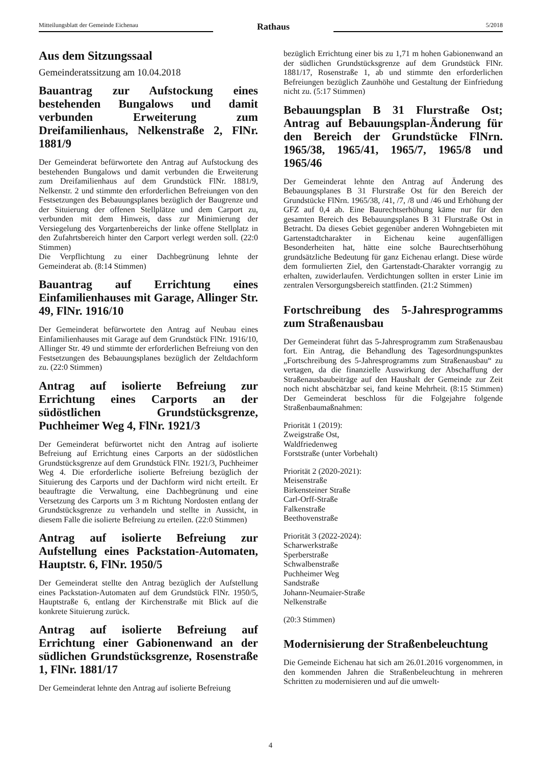Mitteilungsblatt der Gemeinde Eichenau
Rathaus
5/2018
Aus dem Sitzungssaal
Gemeinderatssitzung am 10.04.2018
Bauantrag zur Aufstockung eines bestehenden Bungalows und damit verbunden Erweiterung zum Dreifamilienhaus, Nelkenstraße 2, FlNr. 1881/9
Der Gemeinderat befürwortete den Antrag auf Aufstockung des bestehenden Bungalows und damit verbunden die Erweiterung zum Dreifamilienhaus auf dem Grundstück FlNr. 1881/9, Nelkenstr. 2 und stimmte den erforderlichen Befreiungen von den Festsetzungen des Bebauungsplanes bezüglich der Baugrenze und der Situierung der offenen Stellplätze und dem Carport zu, verbunden mit dem Hinweis, dass zur Minimierung der Versiegelung des Vorgartenbereichs der linke offene Stellplatz in den Zufahrtsbereich hinter den Carport verlegt werden soll. (22:0 Stimmen)
Die Verpflichtung zu einer Dachbegrünung lehnte der Gemeinderat ab. (8:14 Stimmen)
Bauantrag auf Errichtung eines Einfamilienhauses mit Garage, Allinger Str. 49, FlNr. 1916/10
Der Gemeinderat befürwortete den Antrag auf Neubau eines Einfamilienhauses mit Garage auf dem Grundstück FlNr. 1916/10, Allinger Str. 49 und stimmte der erforderlichen Befreiung von den Festsetzungen des Bebauungsplanes bezüglich der Zeltdachform zu. (22:0 Stimmen)
Antrag auf isolierte Befreiung zur Errichtung eines Carports an der südöstlichen Grundstücksgrenze, Puchheimer Weg 4, FlNr. 1921/3
Der Gemeinderat befürwortet nicht den Antrag auf isolierte Befreiung auf Errichtung eines Carports an der südöstlichen Grundstücksgrenze auf dem Grundstück FlNr. 1921/3, Puchheimer Weg 4. Die erforderliche isolierte Befreiung bezüglich der Situierung des Carports und der Dachform wird nicht erteilt. Er beauftragte die Verwaltung, eine Dachbegrünung und eine Versetzung des Carports um 3 m Richtung Nordosten entlang der Grundstücksgrenze zu verhandeln und stellte in Aussicht, in diesem Falle die isolierte Befreiung zu erteilen. (22:0 Stimmen)
Antrag auf isolierte Befreiung zur Aufstellung eines Packstation-Automaten, Hauptstr. 6, FlNr. 1950/5
Der Gemeinderat stellte den Antrag bezüglich der Aufstellung eines Packstation-Automaten auf dem Grundstück FlNr. 1950/5, Hauptstraße 6, entlang der Kirchenstraße mit Blick auf die konkrete Situierung zurück.
Antrag auf isolierte Befreiung auf Errichtung einer Gabionenwand an der südlichen Grundstücksgrenze, Rosenstraße 1, FlNr. 1881/17
Der Gemeinderat lehnte den Antrag auf isolierte Befreiung
bezüglich Errichtung einer bis zu 1,71 m hohen Gabionenwand an der südlichen Grundstücksgrenze auf dem Grundstück FlNr. 1881/17, Rosenstraße 1, ab und stimmte den erforderlichen Befreiungen bezüglich Zaunhöhe und Gestaltung der Einfriedung nicht zu. (5:17 Stimmen)
Bebauungsplan B 31 Flurstraße Ost; Antrag auf Bebauungsplan-Änderung für den Bereich der Grundstücke FlNrn. 1965/38, 1965/41, 1965/7, 1965/8 und 1965/46
Der Gemeinderat lehnte den Antrag auf Änderung des Bebauungsplanes B 31 Flurstraße Ost für den Bereich der Grundstücke FlNrn. 1965/38, /41, /7, /8 und /46 und Erhöhung der GFZ auf 0,4 ab. Eine Baurechtserhöhung käme nur für den gesamten Bereich des Bebauungsplanes B 31 Flurstraße Ost in Betracht. Da dieses Gebiet gegenüber anderen Wohngebieten mit Gartenstadtcharakter in Eichenau keine augenfälligen Besonderheiten hat, hätte eine solche Baurechtserhöhung grundsätzliche Bedeutung für ganz Eichenau erlangt. Diese würde dem formulierten Ziel, den Gartenstadt-Charakter vorrangig zu erhalten, zuwiderlaufen. Verdichtungen sollten in erster Linie im zentralen Versorgungsbereich stattfinden. (21:2 Stimmen)
Fortschreibung des 5-Jahresprogramms zum Straßenausbau
Der Gemeinderat führt das 5-Jahresprogramm zum Straßenausbau fort. Ein Antrag, die Behandlung des Tagesordnungspunktes „Fortschreibung des 5-Jahresprogramms zum Straßenausbau“ zu vertagen, da die finanzielle Auswirkung der Abschaffung der Straßenausbaubeiträge auf den Haushalt der Gemeinde zur Zeit noch nicht abschätzbar sei, fand keine Mehrheit. (8:15 Stimmen) Der Gemeinderat beschloss für die Folgejahre folgende Straßenbaumaßnahmen:
Priorität 1 (2019):
Zweigstraße Ost,
Waldfriedenweg
Forststraße (unter Vorbehalt)
Priorität 2 (2020-2021):
Meisenstraße
Birkensteiner Straße
Carl-Orff-Straße
Falkenstraße
Beethovenstraße
Priorität 3 (2022-2024):
Scharwerkstraße
Sperberstraße
Schwalbenstraße
Puchheimer Weg
Sandstraße
Johann-Neumaier-Straße
Nelkenstraße
(20:3 Stimmen)
Modernisierung der Straßenbeleuchtung
Die Gemeinde Eichenau hat sich am 26.01.2016 vorgenommen, in den kommenden Jahren die Straßenbeleuchtung in mehreren Schritten zu modernisieren und auf die umwelt-
4